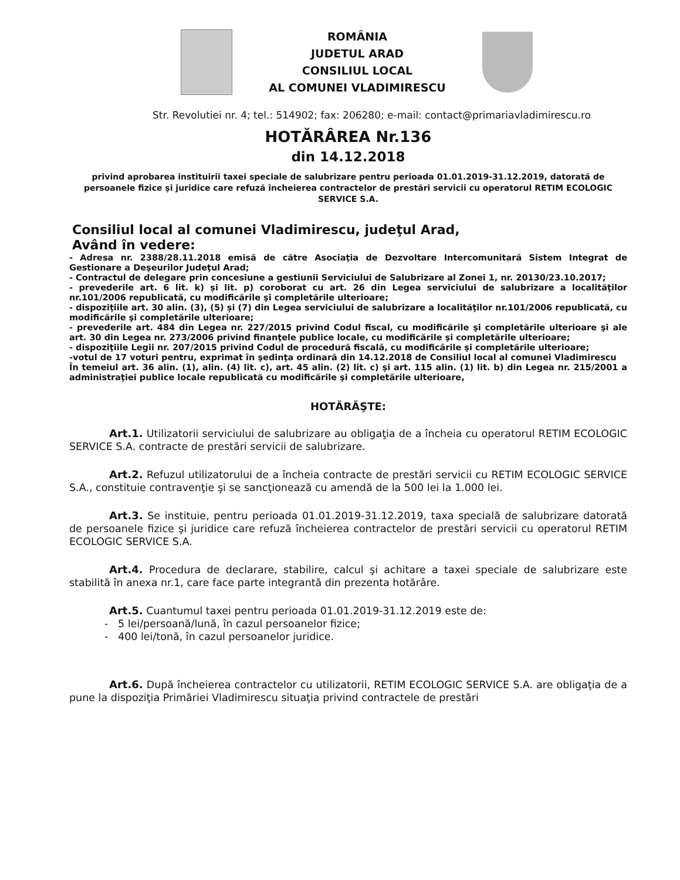ROMÂNIA
JUDETUL ARAD
CONSILIUL LOCAL
AL COMUNEI VLADIMIRESCU
Str. Revolutiei nr. 4; tel.: 514902; fax: 206280; e-mail: contact@primariavladimirescu.ro
HOTĂRÂREA Nr.136
din 14.12.2018
privind aprobarea instituirii taxei speciale de salubrizare pentru perioada 01.01.2019-31.12.2019, datorată de persoanele fizice şi juridice care refuză încheierea contractelor de prestări servicii cu operatorul RETIM ECOLOGIC SERVICE S.A.
Consiliul local al comunei Vladimirescu, judeţul Arad,
Având în vedere:
- Adresa nr. 2388/28.11.2018 emisă de către Asociaţia de Dezvoltare Intercomunitară Sistem Integrat de Gestionare a Deşeurilor Judeţul Arad;
- Contractul de delegare prin concesiune a gestiunii Serviciului de Salubrizare al Zonei 1, nr. 20130/23.10.2017;
- prevederile art. 6 lit. k) și lit. p) coroborat cu art. 26 din Legea serviciului de salubrizare a localităţilor nr.101/2006 republicată, cu modificările şi completările ulterioare;
- dispoziţiile art. 30 alin. (3), (5) și (7) din Legea serviciului de salubrizare a localităţilor nr.101/2006 republicată, cu modificările şi completările ulterioare;
- prevederile art. 484 din Legea nr. 227/2015 privind Codul fiscal, cu modificările şi completările ulterioare şi ale art. 30 din Legea nr. 273/2006 privind finanţele publice locale, cu modificările şi completările ulterioare;
- dispoziţiile Legii nr. 207/2015 privind Codul de procedură fiscală, cu modificările şi completările ulterioare;
-votul de 17 voturi pentru, exprimat în şedinţa ordinară din 14.12.2018 de Consiliul local al comunei Vladimirescu
În temeiul art. 36 alin. (1), alin. (4) lit. c), art. 45 alin. (2) lit. c) şi art. 115 alin. (1) lit. b) din Legea nr. 215/2001 a administraţiei publice locale republicată cu modificările şi completările ulterioare,
HOTĂRĂŞTE:
Art.1. Utilizatorii serviciului de salubrizare au obligaţia de a încheia cu operatorul RETIM ECOLOGIC SERVICE S.A. contracte de prestări servicii de salubrizare.
Art.2. Refuzul utilizatorului de a încheia contracte de prestări servicii cu RETIM ECOLOGIC SERVICE S.A., constituie contravenţie şi se sancţionează cu amendă de la 500 lei la 1.000 lei.
Art.3. Se instituie, pentru perioada 01.01.2019-31.12.2019, taxa specială de salubrizare datorată de persoanele fizice şi juridice care refuză încheierea contractelor de prestări servicii cu operatorul RETIM ECOLOGIC SERVICE S.A.
Art.4. Procedura de declarare, stabilire, calcul şi achitare a taxei speciale de salubrizare este stabilită în anexa nr.1, care face parte integrantă din prezenta hotărâre.
Art.5. Cuantumul taxei pentru perioada 01.01.2019-31.12.2019 este de:
- 5 lei/persoană/lună, în cazul persoanelor fizice;
- 400 lei/tonă, în cazul persoanelor juridice.
Art.6. După încheierea contractelor cu utilizatorii, RETIM ECOLOGIC SERVICE S.A. are obligaţia de a pune la dispoziţia Primăriei Vladimirescu situaţia privind contractele de prestări